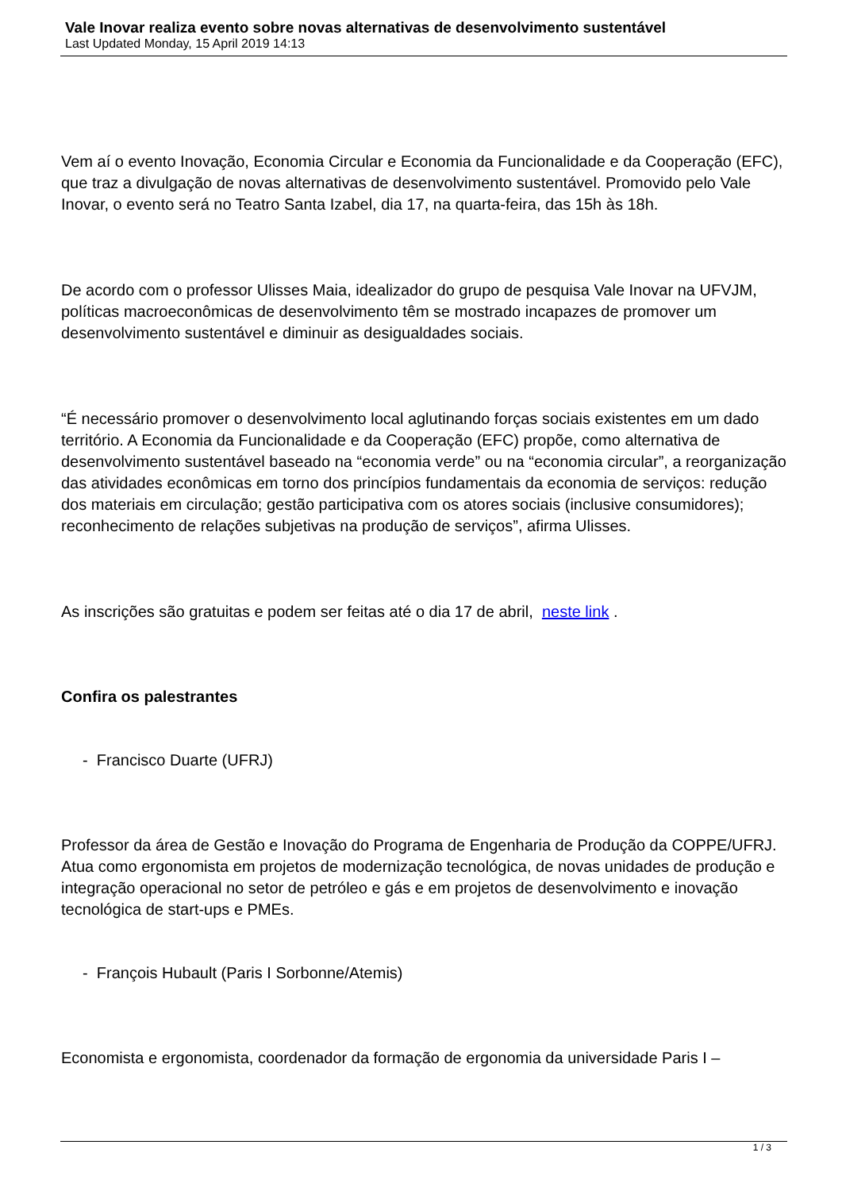Vale Inovar realiza evento sobre novas alternativas de desenvolvimento sustentável
Last Updated Monday, 15 April 2019 14:13
Vem aí o evento Inovação, Economia Circular e Economia da Funcionalidade e da Cooperação (EFC), que traz a divulgação de novas alternativas de desenvolvimento sustentável. Promovido pelo Vale Inovar, o evento será no Teatro Santa Izabel, dia 17, na quarta-feira, das 15h às 18h.
De acordo com o professor Ulisses Maia, idealizador do grupo de pesquisa Vale Inovar na UFVJM, políticas macroeconômicas de desenvolvimento têm se mostrado incapazes de promover um desenvolvimento sustentável e diminuir as desigualdades sociais.
“É necessário promover o desenvolvimento local aglutinando forças sociais existentes em um dado território. A Economia da Funcionalidade e da Cooperação (EFC) propõe, como alternativa de desenvolvimento sustentável baseado na “economia verde” ou na “economia circular”, a reorganização das atividades econômicas em torno dos princípios fundamentais da economia de serviços: redução dos materiais em circulação; gestão participativa com os atores sociais (inclusive consumidores); reconhecimento de relações subjetivas na produção de serviços”, afirma Ulisses.
As inscrições são gratuitas e podem ser feitas até o dia 17 de abril, neste link .
Confira os palestrantes
- Francisco Duarte (UFRJ)
Professor da área de Gestão e Inovação do Programa de Engenharia de Produção da COPPE/UFRJ. Atua como ergonomista em projetos de modernização tecnológica, de novas unidades de produção e integração operacional no setor de petróleo e gás e em projetos de desenvolvimento e inovação tecnológica de start-ups e PMEs.
- François Hubault (Paris I Sorbonne/Atemis)
Economista e ergonomista, coordenador da formação de ergonomia da universidade Paris I –
1 / 3